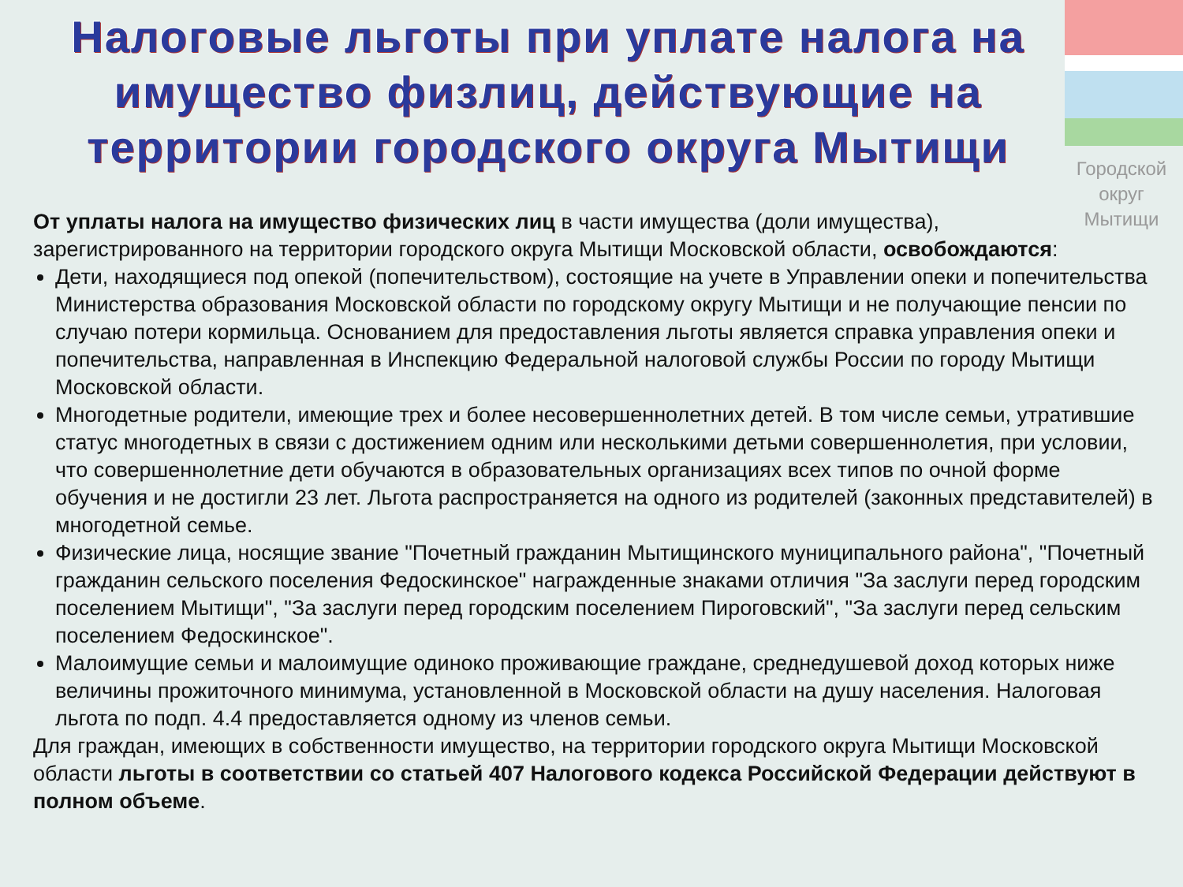Городской округ Мытищи
Налоговые льготы при уплате налога на имущество физлиц, действующие на территории городского округа Мытищи
От уплаты налога на имущество физических лиц в части имущества (доли имущества), зарегистрированного на территории городского округа Мытищи Московской области, освобождаются:
Дети, находящиеся под опекой (попечительством), состоящие на учете в Управлении опеки и попечительства Министерства образования Московской области по городскому округу Мытищи и не получающие пенсии по случаю потери кормильца. Основанием для предоставления льготы является справка управления опеки и попечительства, направленная в Инспекцию Федеральной налоговой службы России по городу Мытищи Московской области.
Многодетные родители, имеющие трех и более несовершеннолетних детей. В том числе семьи, утратившие статус многодетных в связи с достижением одним или несколькими детьми совершеннолетия, при условии, что совершеннолетние дети обучаются в образовательных организациях всех типов по очной форме обучения и не достигли 23 лет. Льгота распространяется на одного из родителей (законных представителей) в многодетной семье.
Физические лица, носящие звание "Почетный гражданин Мытищинского муниципального района", "Почетный гражданин сельского поселения Федоскинское" награжденные знаками отличия "За заслуги перед городским поселением Мытищи", "За заслуги перед городским поселением Пироговский", "За заслуги перед сельским поселением Федоскинское".
Малоимущие семьи и малоимущие одиноко проживающие граждане, среднедушевой доход которых ниже величины прожиточного минимума, установленной в Московской области на душу населения. Налоговая льгота по подп. 4.4 предоставляется одному из членов семьи.
Для граждан, имеющих в собственности имущество, на территории городского округа Мытищи Московской области льготы в соответствии со статьей 407 Налогового кодекса Российской Федерации действуют в полном объеме.